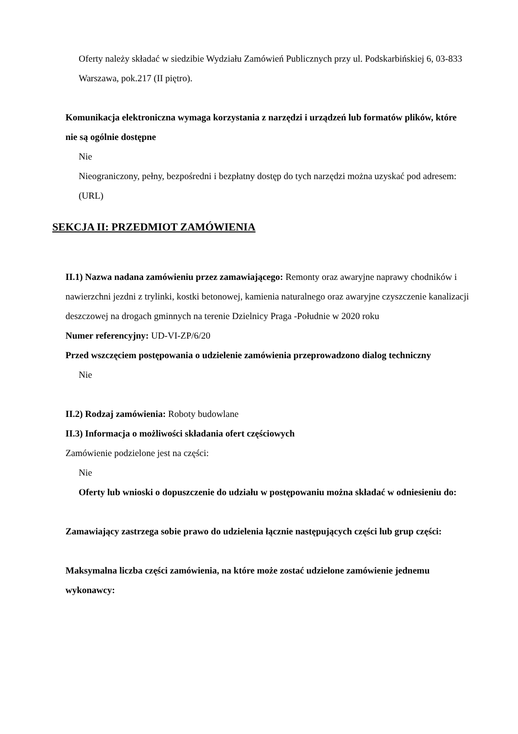Oferty należy składać w siedzibie Wydziału Zamówień Publicznych przy ul. Podskarbińskiej 6, 03-833 Warszawa, pok.217 (II piętro).
Komunikacja elektroniczna wymaga korzystania z narzędzi i urządzeń lub formatów plików, które nie są ogólnie dostępne
Nie
Nieograniczony, pełny, bezpośredni i bezpłatny dostęp do tych narzędzi można uzyskać pod adresem: (URL)
SEKCJA II: PRZEDMIOT ZAMÓWIENIA
II.1) Nazwa nadana zamówieniu przez zamawiającego: Remonty oraz awaryjne naprawy chodników i nawierzchni jezdni z trylinki, kostki betonowej, kamienia naturalnego oraz awaryjne czyszczenie kanalizacji deszczowej na drogach gminnych na terenie Dzielnicy Praga -Południe w 2020 roku
Numer referencyjny: UD-VI-ZP/6/20
Przed wszczęciem postępowania o udzielenie zamówienia przeprowadzono dialog techniczny
Nie
II.2) Rodzaj zamówienia: Roboty budowlane
II.3) Informacja o możliwości składania ofert częściowych
Zamówienie podzielone jest na części:
Nie
Oferty lub wnioski o dopuszczenie do udziału w postępowaniu można składać w odniesieniu do:
Zamawiający zastrzega sobie prawo do udzielenia łącznie następujących części lub grup części:
Maksymalna liczba części zamówienia, na które może zostać udzielone zamówienie jednemu wykonawcy: